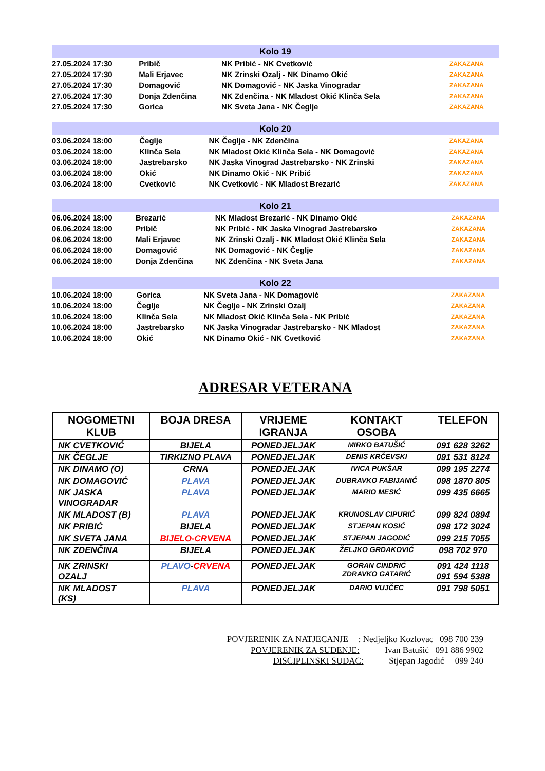| Kolo 19 | | | |
| --- | --- | --- | --- |
| 27.05.2024 17:30 | Pribič | NK Pribić - NK Cvetković | ZAKAZANA |
| 27.05.2024 17:30 | Mali Erjavec | NK Zrinski Ozalj - NK Dinamo Okić | ZAKAZANA |
| 27.05.2024 17:30 | Domagović | NK Domagović - NK Jaska Vinogradar | ZAKAZANA |
| 27.05.2024 17:30 | Donja Zdenčina | NK Zdenčina - NK Mladost Okić Klinča Sela | ZAKAZANA |
| 27.05.2024 17:30 | Gorica | NK Sveta Jana - NK Čeglje | ZAKAZANA |
| Kolo 20 | | | |
| --- | --- | --- | --- |
| 03.06.2024 18:00 | Čeglje | NK Čeglje - NK Zdenčina | ZAKAZANA |
| 03.06.2024 18:00 | Klinča Sela | NK Mladost Okić Klinča Sela - NK Domagović | ZAKAZANA |
| 03.06.2024 18:00 | Jastrebarsko | NK Jaska Vinograd Jastrebarsko - NK Zrinski | ZAKAZANA |
| 03.06.2024 18:00 | Okić | NK Dinamo Okić - NK Pribić | ZAKAZANA |
| 03.06.2024 18:00 | Cvetković | NK Cvetković - NK Mladost Brezarić | ZAKAZANA |
| Kolo 21 | | | |
| --- | --- | --- | --- |
| 06.06.2024 18:00 | Brezarić | NK Mladost Brezarić - NK Dinamo Okić | ZAKAZANA |
| 06.06.2024 18:00 | Pribič | NK Pribić - NK Jaska Vinograd Jastrebarsko | ZAKAZANA |
| 06.06.2024 18:00 | Mali Erjavec | NK Zrinski Ozalj - NK Mladost Okić Klinča Sela | ZAKAZANA |
| 06.06.2024 18:00 | Domagović | NK Domagović - NK Čeglje | ZAKAZANA |
| 06.06.2024 18:00 | Donja Zdenčina | NK Zdenčina - NK Sveta Jana | ZAKAZANA |
| Kolo 22 | | | |
| --- | --- | --- | --- |
| 10.06.2024 18:00 | Gorica | NK Sveta Jana - NK Domagović | ZAKAZANA |
| 10.06.2024 18:00 | Čeglje | NK Čeglje - NK Zrinski Ozalj | ZAKAZANA |
| 10.06.2024 18:00 | Klinča Sela | NK Mladost Okić Klinča Sela - NK Pribić | ZAKAZANA |
| 10.06.2024 18:00 | Jastrebarsko | NK Jaska Vinogradar Jastrebarsko - NK Mladost | ZAKAZANA |
| 10.06.2024 18:00 | Okić | NK Dinamo Okić - NK Cvetković | ZAKAZANA |
ADRESAR VETERANA
| NOGOMETNI KLUB | BOJA DRESA | VRIJEME IGRANJA | KONTAKT OSOBA | TELEFON |
| --- | --- | --- | --- | --- |
| NK CVETKOVIĆ | BIJELA | PONEDJELJAK | MIRKO BATUŠIĆ | 091 628 3262 |
| NK ČEGLJE | TIRKIZNO PLAVA | PONEDJELJAK | DENIS KRČEVSKI | 091 531 8124 |
| NK DINAMO (O) | CRNA | PONEDJELJAK | IVICA PUKŠAR | 099 195 2274 |
| NK DOMAGOVIĆ | PLAVA | PONEDJELJAK | DUBRAVKO FABIJANIĆ | 098 1870 805 |
| NK JASKA VINOGRADAR | PLAVA | PONEDJELJAK | MARIO MESIĆ | 099 435 6665 |
| NK MLADOST (B) | PLAVA | PONEDJELJAK | KRUNOSLAV CIPURIĆ | 099 824 0894 |
| NK PRIBIĆ | BIJELA | PONEDJELJAK | STJEPAN KOSIĆ | 098 172 3024 |
| NK SVETA JANA | BIJELO-CRVENA | PONEDJELJAK | STJEPAN JAGODIĆ | 099 215 7055 |
| NK ZDENČINA | BIJELA | PONEDJELJAK | ŽELJKO GRDAKOVIĆ | 098 702 970 |
| NK ZRINSKI OZALJ | PLAVO - CRVENA | PONEDJELJAK | GORAN CINDRIĆ ZDRAVKO GATARIĆ | 091 424 1118 091 594 5388 |
| NK MLADOST (KS) | PLAVA | PONEDJELJAK | DARIO VUJČEC | 091 798 5051 |
POVJERENIK ZA NATJECANJE: Nedjeljko Kozlovac 098 700 239
POVJERENIK ZA SUĐENJE: Ivan Batušić 091 886 9902
DISCIPLINSKI SUDAC: Stjepan Jagodić 099 240